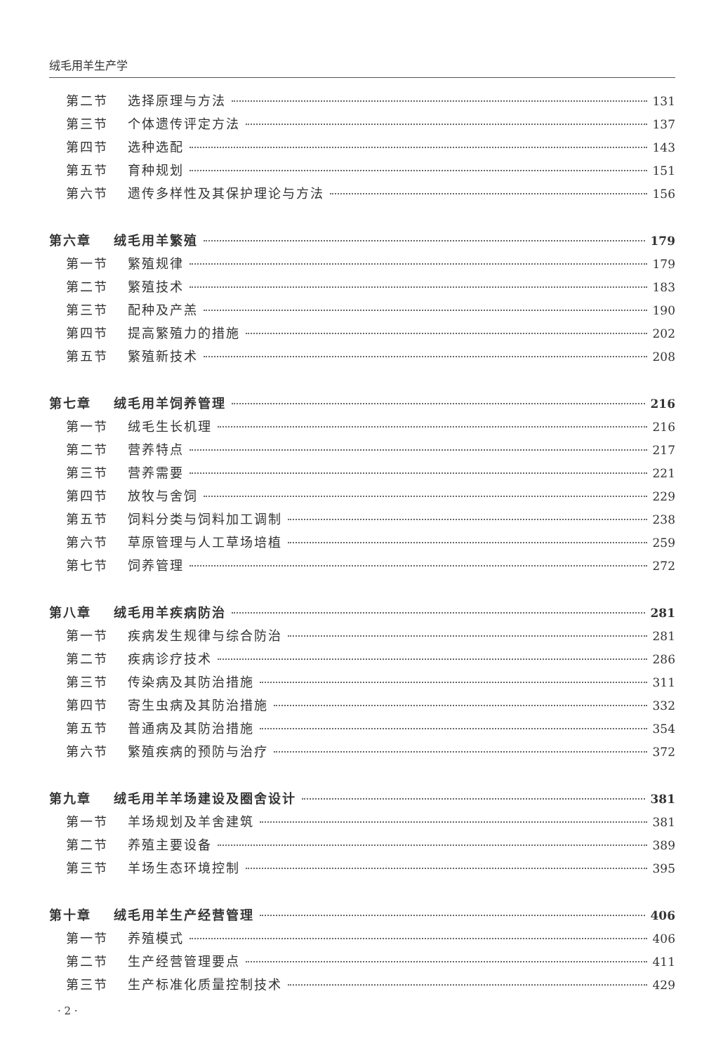绒毛用羊生产学
第二节 选择原理与方法 131
第三节 个体遗传评定方法 137
第四节 选种选配 143
第五节 育种规划 151
第六节 遗传多样性及其保护理论与方法 156
第六章 绒毛用羊繁殖 179
第一节 繁殖规律 179
第二节 繁殖技术 183
第三节 配种及产羔 190
第四节 提高繁殖力的措施 202
第五节 繁殖新技术 208
第七章 绒毛用羊饲养管理 216
第一节 绒毛生长机理 216
第二节 营养特点 217
第三节 营养需要 221
第四节 放牧与舍饲 229
第五节 饲料分类与饲料加工调制 238
第六节 草原管理与人工草场培植 259
第七节 饲养管理 272
第八章 绒毛用羊疾病防治 281
第一节 疾病发生规律与综合防治 281
第二节 疾病诊疗技术 286
第三节 传染病及其防治措施 311
第四节 寄生虫病及其防治措施 332
第五节 普通病及其防治措施 354
第六节 繁殖疾病的预防与治疗 372
第九章 绒毛用羊羊场建设及圈舍设计 381
第一节 羊场规划及羊舍建筑 381
第二节 养殖主要设备 389
第三节 羊场生态环境控制 395
第十章 绒毛用羊生产经营管理 406
第一节 养殖模式 406
第二节 生产经营管理要点 411
第三节 生产标准化质量控制技术 429
· 2 ·